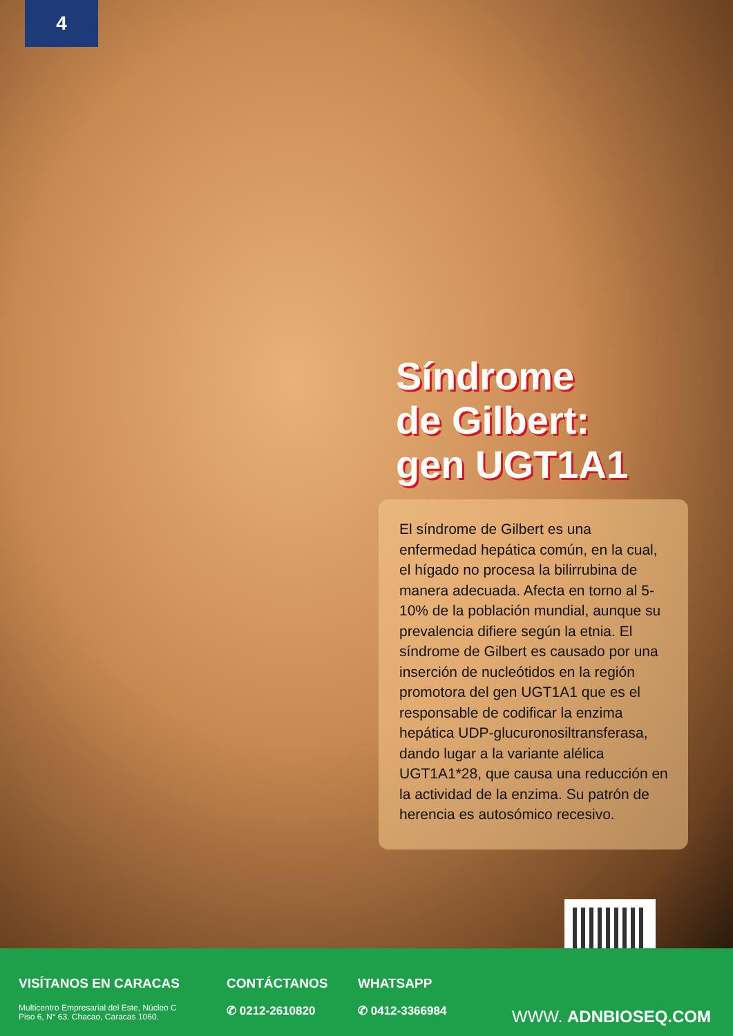4
Síndrome
de Gilbert:
gen UGT1A1
El síndrome de Gilbert es una enfermedad hepática común, en la cual, el hígado no procesa la bilirrubina de manera adecuada. Afecta en torno al 5-10% de la población mundial, aunque su prevalencia difiere según la etnia. El síndrome de Gilbert es causado por una inserción de nucleótidos en la región promotora del gen UGT1A1 que es el responsable de codificar la enzima hepática UDP-glucuronosiltransferasa, dando lugar a la variante alélica UGT1A1*28, que causa una reducción en la actividad de la enzima. Su patrón de herencia es autosómico recesivo.
VISÍTANOS EN CARACAS
Multicentro Empresarial del Este, Núcleo C
Piso 6, N° 63. Chacao, Caracas 1060.
CONTÁCTANOS
✆ 0212-2610820
WHATSAPP
✆ 0412-3366984
WWW. ADNBIOSEQ.COM